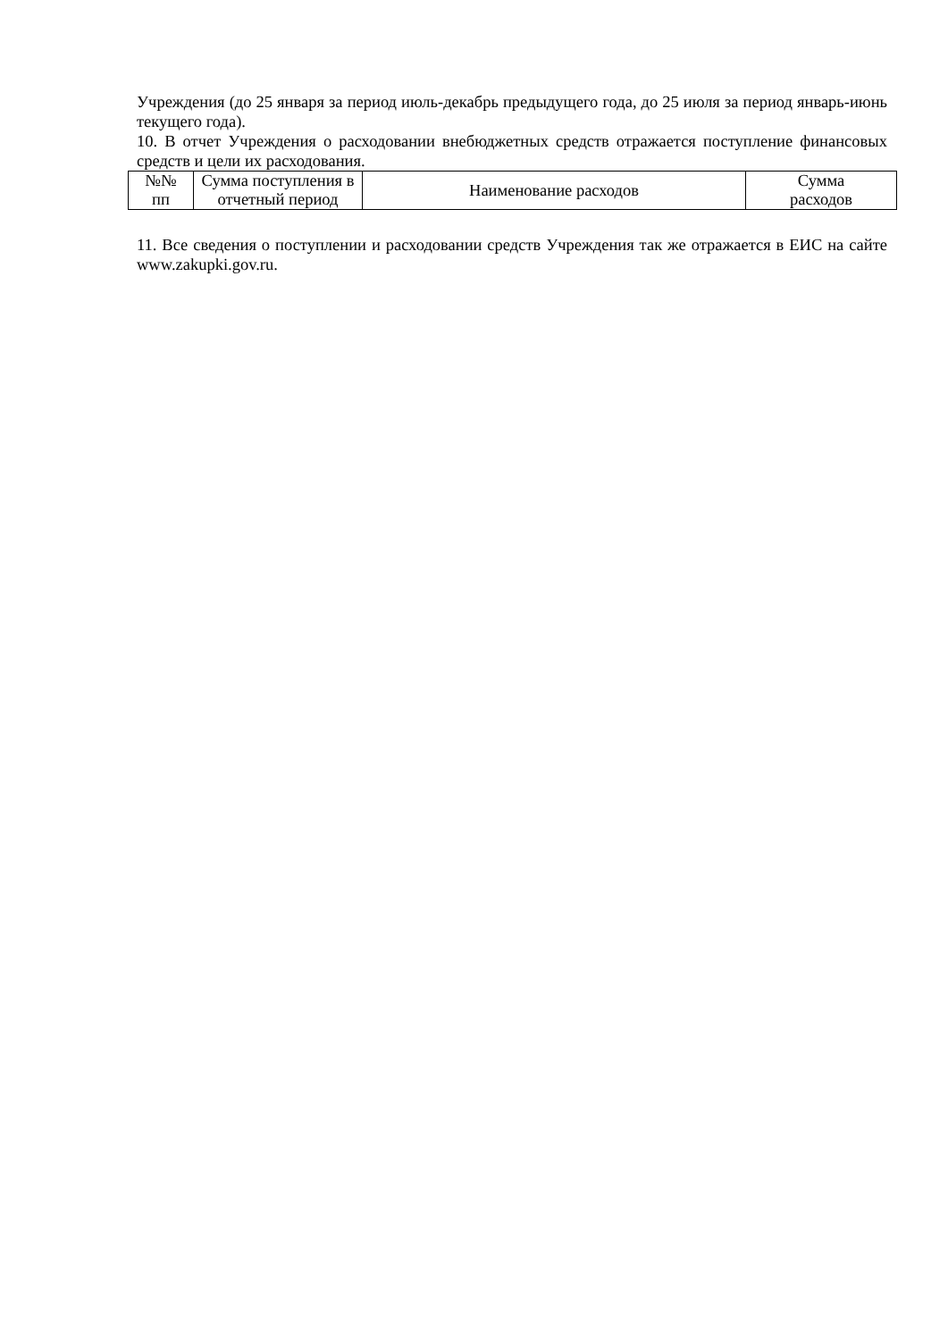Учреждения (до 25 января за период июль-декабрь предыдущего года, до 25 июля за период январь-июнь текущего года).
10. В отчет Учреждения о расходовании внебюджетных средств отражается поступление финансовых средств и цели их расходования.
| №№ пп | Сумма поступления в отчетный период | Наименование расходов | Сумма расходов |
11. Все сведения о поступлении и расходовании средств Учреждения так же отражается в ЕИС на сайте www.zakupki.gov.ru.